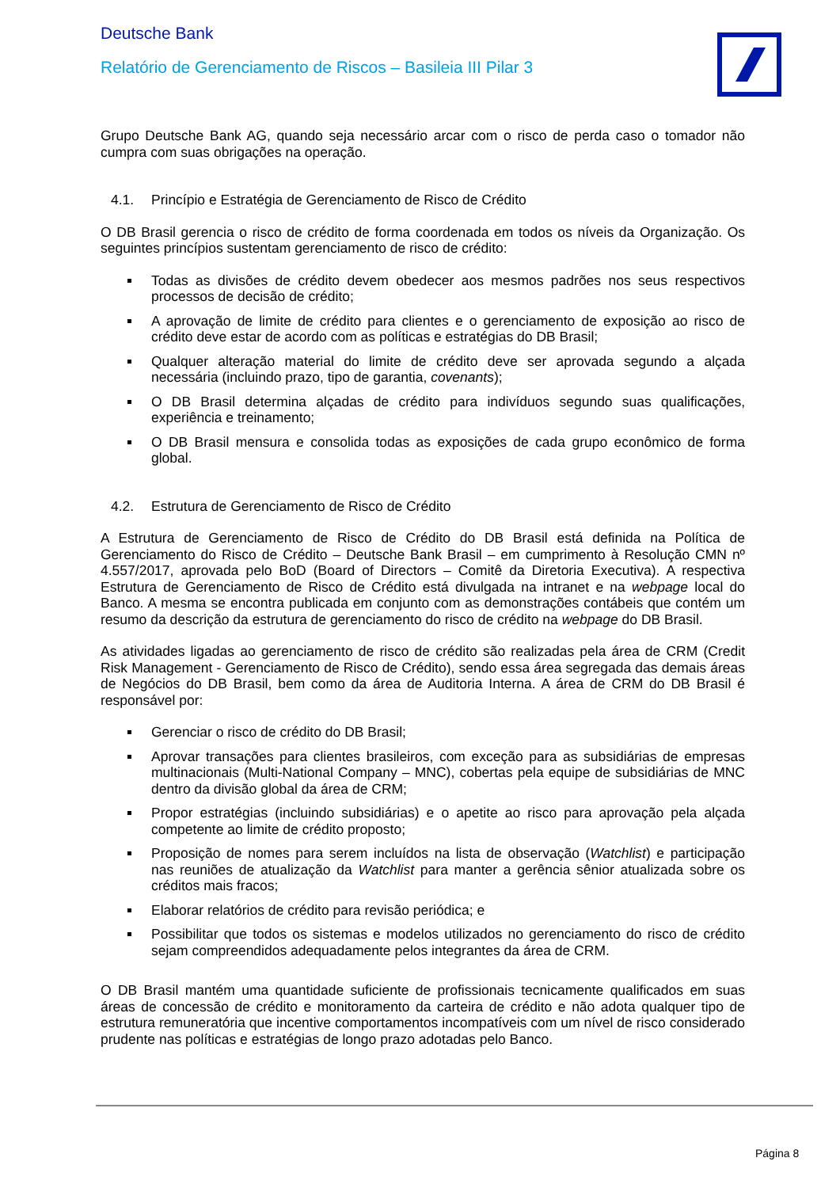Deutsche Bank
Relatório de Gerenciamento de Riscos – Basileia III Pilar 3
Grupo Deutsche Bank AG, quando seja necessário arcar com o risco de perda caso o tomador não cumpra com suas obrigações na operação.
4.1. Princípio e Estratégia de Gerenciamento de Risco de Crédito
O DB Brasil gerencia o risco de crédito de forma coordenada em todos os níveis da Organização. Os seguintes princípios sustentam gerenciamento de risco de crédito:
Todas as divisões de crédito devem obedecer aos mesmos padrões nos seus respectivos processos de decisão de crédito;
A aprovação de limite de crédito para clientes e o gerenciamento de exposição ao risco de crédito deve estar de acordo com as políticas e estratégias do DB Brasil;
Qualquer alteração material do limite de crédito deve ser aprovada segundo a alçada necessária (incluindo prazo, tipo de garantia, covenants);
O DB Brasil determina alçadas de crédito para indivíduos segundo suas qualificações, experiência e treinamento;
O DB Brasil mensura e consolida todas as exposições de cada grupo econômico de forma global.
4.2. Estrutura de Gerenciamento de Risco de Crédito
A Estrutura de Gerenciamento de Risco de Crédito do DB Brasil está definida na Política de Gerenciamento do Risco de Crédito – Deutsche Bank Brasil – em cumprimento à Resolução CMN nº 4.557/2017, aprovada pelo BoD (Board of Directors – Comitê da Diretoria Executiva). A respectiva Estrutura de Gerenciamento de Risco de Crédito está divulgada na intranet e na webpage local do Banco. A mesma se encontra publicada em conjunto com as demonstrações contábeis que contém um resumo da descrição da estrutura de gerenciamento do risco de crédito na webpage do DB Brasil.
As atividades ligadas ao gerenciamento de risco de crédito são realizadas pela área de CRM (Credit Risk Management - Gerenciamento de Risco de Crédito), sendo essa área segregada das demais áreas de Negócios do DB Brasil, bem como da área de Auditoria Interna. A área de CRM do DB Brasil é responsável por:
Gerenciar o risco de crédito do DB Brasil;
Aprovar transações para clientes brasileiros, com exceção para as subsidiárias de empresas multinacionais (Multi-National Company – MNC), cobertas pela equipe de subsidiárias de MNC dentro da divisão global da área de CRM;
Propor estratégias (incluindo subsidiárias) e o apetite ao risco para aprovação pela alçada competente ao limite de crédito proposto;
Proposição de nomes para serem incluídos na lista de observação (Watchlist) e participação nas reuniões de atualização da Watchlist para manter a gerência sênior atualizada sobre os créditos mais fracos;
Elaborar relatórios de crédito para revisão periódica; e
Possibilitar que todos os sistemas e modelos utilizados no gerenciamento do risco de crédito sejam compreendidos adequadamente pelos integrantes da área de CRM.
O DB Brasil mantém uma quantidade suficiente de profissionais tecnicamente qualificados em suas áreas de concessão de crédito e monitoramento da carteira de crédito e não adota qualquer tipo de estrutura remuneratória que incentive comportamentos incompatíveis com um nível de risco considerado prudente nas políticas e estratégias de longo prazo adotadas pelo Banco.
Página 8